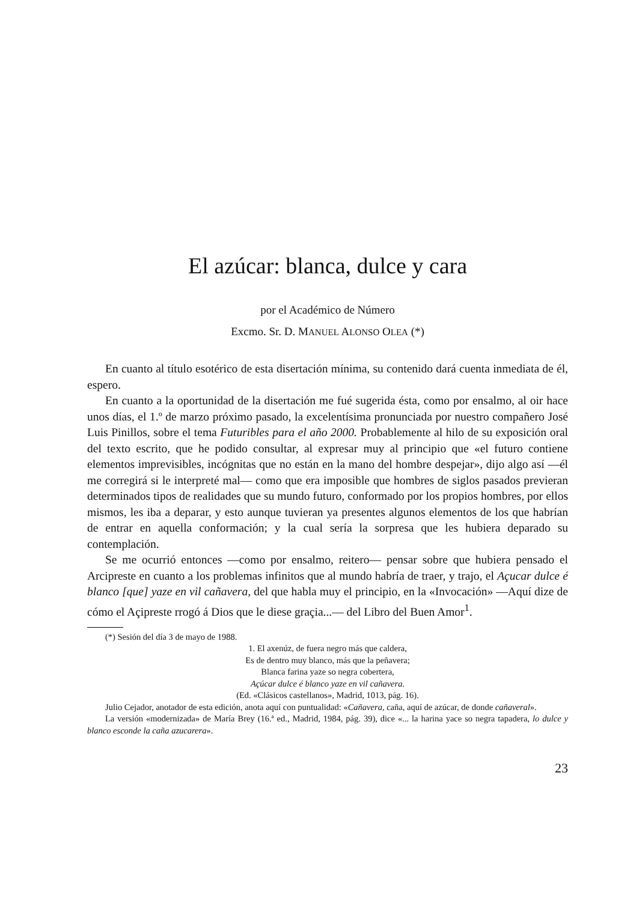El azúcar: blanca, dulce y cara
por el Académico de Número
Excmo. Sr. D. MANUEL ALONSO OLEA (*)
En cuanto al título esotérico de esta disertación mínima, su contenido dará cuenta inmediata de él, espero.
En cuanto a la oportunidad de la disertación me fué sugerida ésta, como por ensalmo, al oir hace unos días, el 1.º de marzo próximo pasado, la excelentísima pronunciada por nuestro compañero José Luis Pinillos, sobre el tema Futuribles para el año 2000. Probablemente al hilo de su exposición oral del texto escrito, que he podido consultar, al expresar muy al principio que «el futuro contiene elementos imprevisibles, incógnitas que no están en la mano del hombre despejar», dijo algo así —él me corregirá si le interpreté mal— como que era imposible que hombres de siglos pasados previeran determinados tipos de realidades que su mundo futuro, conformado por los propios hombres, por ellos mismos, les iba a deparar, y esto aunque tuvieran ya presentes algunos elementos de los que habrían de entrar en aquella conformación; y la cual sería la sorpresa que les hubiera deparado su contemplación.
Se me ocurrió entonces —como por ensalmo, reitero— pensar sobre que hubiera pensado el Arcipreste en cuanto a los problemas infinitos que al mundo habría de traer, y trajo, el Açucar dulce é blanco [que] yaze en vil cañavera, del que habla muy el principio, en la «Invocación» —Aquí dize de cómo el Açipreste rrogó á Dios que le diese graçia...— del Libro del Buen Amor<sup>1</sup>.
(*) Sesión del día 3 de mayo de 1988.
1. El axenúz, de fuera negro más que caldera,
Es de dentro muy blanco, más que la peñavera;
Blanca farina yaze so negra cobertera,
Açúcar dulce é blanco yaze en vil cañavera.
(Ed. «Clásicos castellanos», Madrid, 1013, pág. 16).
Julio Cejador, anotador de esta edición, anota aquí con puntualidad: «Cañavera, caña, aquí de azúcar, de donde cañaveral».
La versión «modernizada» de María Brey (16.ª ed., Madrid, 1984, pág. 39), dice «... la harina yace so negra tapadera, lo dulce y blanco esconde la caña azucarera».
23